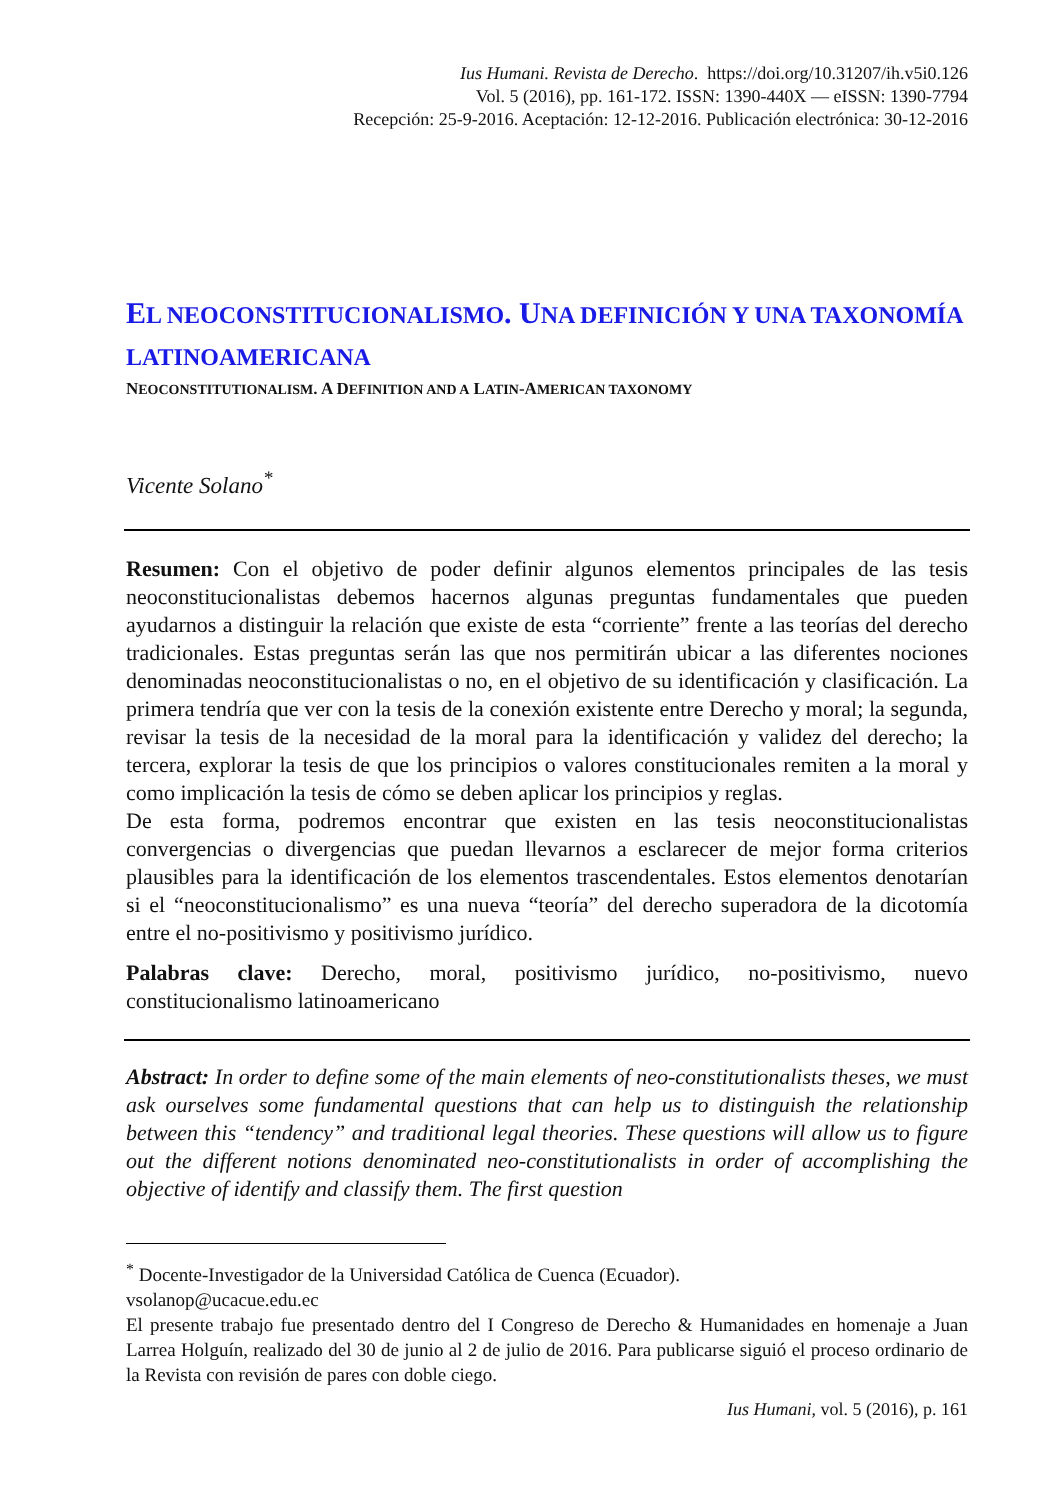Ius Humani. Revista de Derecho. https://doi.org/10.31207/ih.v5i0.126
Vol. 5 (2016), pp. 161-172. ISSN: 1390-440X — eISSN: 1390-7794
Recepción: 25-9-2016. Aceptación: 12-12-2016. Publicación electrónica: 30-12-2016
EL NEOCONSTITUCIONALISMO. UNA DEFINICIÓN Y UNA TAXONOMÍA LATINOAMERICANA
NEOCONSTITUTIONALISM. A DEFINITION AND A LATIN-AMERICAN TAXONOMY
Vicente Solano<sup>*</sup>
Resumen: Con el objetivo de poder definir algunos elementos principales de las tesis neoconstitucionalistas debemos hacernos algunas preguntas fundamentales que pueden ayudarnos a distinguir la relación que existe de esta “corriente” frente a las teorías del derecho tradicionales. Estas preguntas serán las que nos permitirán ubicar a las diferentes nociones denominadas neoconstitucionalistas o no, en el objetivo de su identificación y clasificación. La primera tendría que ver con la tesis de la conexión existente entre Derecho y moral; la segunda, revisar la tesis de la necesidad de la moral para la identificación y validez del derecho; la tercera, explorar la tesis de que los principios o valores constitucionales remiten a la moral y como implicación la tesis de cómo se deben aplicar los principios y reglas.
De esta forma, podremos encontrar que existen en las tesis neoconstitucionalistas convergencias o divergencias que puedan llevarnos a esclarecer de mejor forma criterios plausibles para la identificación de los elementos trascendentales. Estos elementos denotarían si el “neoconstitucionalismo” es una nueva “teoría” del derecho superadora de la dicotomía entre el no-positivismo y positivismo jurídico.
Palabras clave: Derecho, moral, positivismo jurídico, no-positivismo, nuevo constitucionalismo latinoamericano
Abstract: In order to define some of the main elements of neo-constitutionalists theses, we must ask ourselves some fundamental questions that can help us to distinguish the relationship between this “tendency” and traditional legal theories. These questions will allow us to figure out the different notions denominated neo-constitutionalists in order of accomplishing the objective of identify and classify them. The first question
<sup>*</sup> Docente-Investigador de la Universidad Católica de Cuenca (Ecuador).
vsolanop@ucacue.edu.ec
El presente trabajo fue presentado dentro del I Congreso de Derecho & Humanidades en homenaje a Juan Larrea Holguín, realizado del 30 de junio al 2 de julio de 2016. Para publicarse siguió el proceso ordinario de la Revista con revisión de pares con doble ciego.
Ius Humani, vol. 5 (2016), p. 161